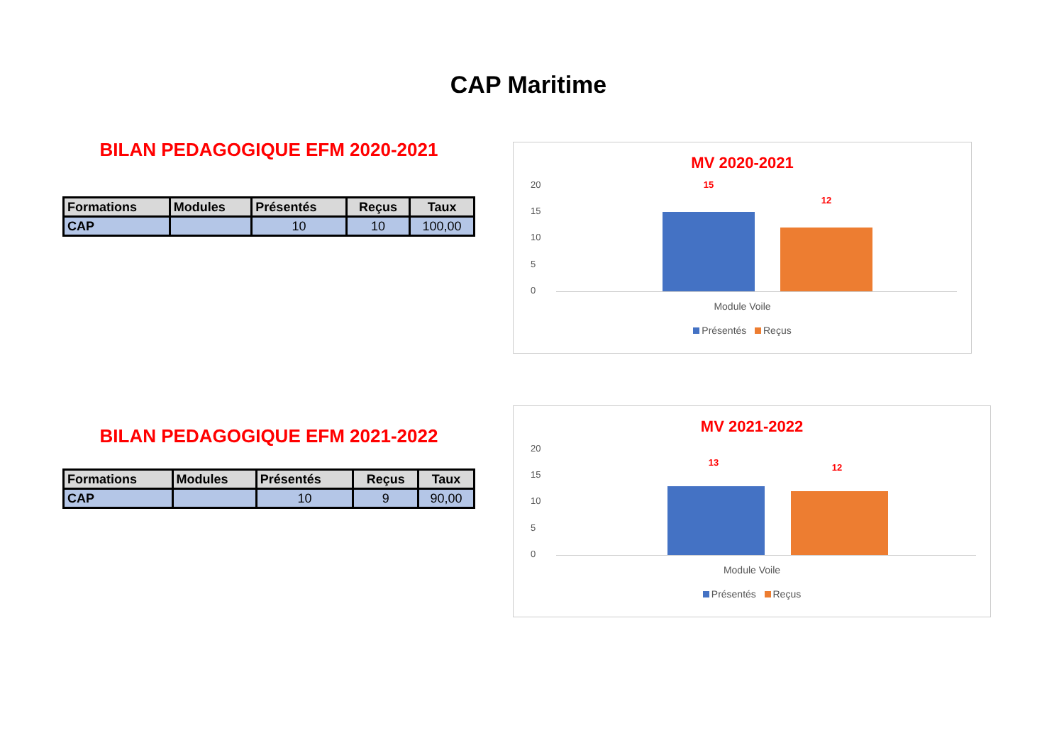CAP Maritime
BILAN PEDAGOGIQUE EFM 2020-2021
| Formations | Modules | Présentés | Reçus | Taux |
| --- | --- | --- | --- | --- |
| CAP | | 10 | 10 | 100,00 |
BILAN PEDAGOGIQUE EFM 2021-2022
| Formations | Modules | Présentés | Reçus | Taux |
| --- | --- | --- | --- | --- |
| CAP | | 10 | 9 | 90,00 |
MV 2020-2021
20
15
10
5
0
15
12
Module Voile
Présentés Reçus
MV 2021-2022
20
15
10
5
0
13 12
Module Voile
Présentés Reçus